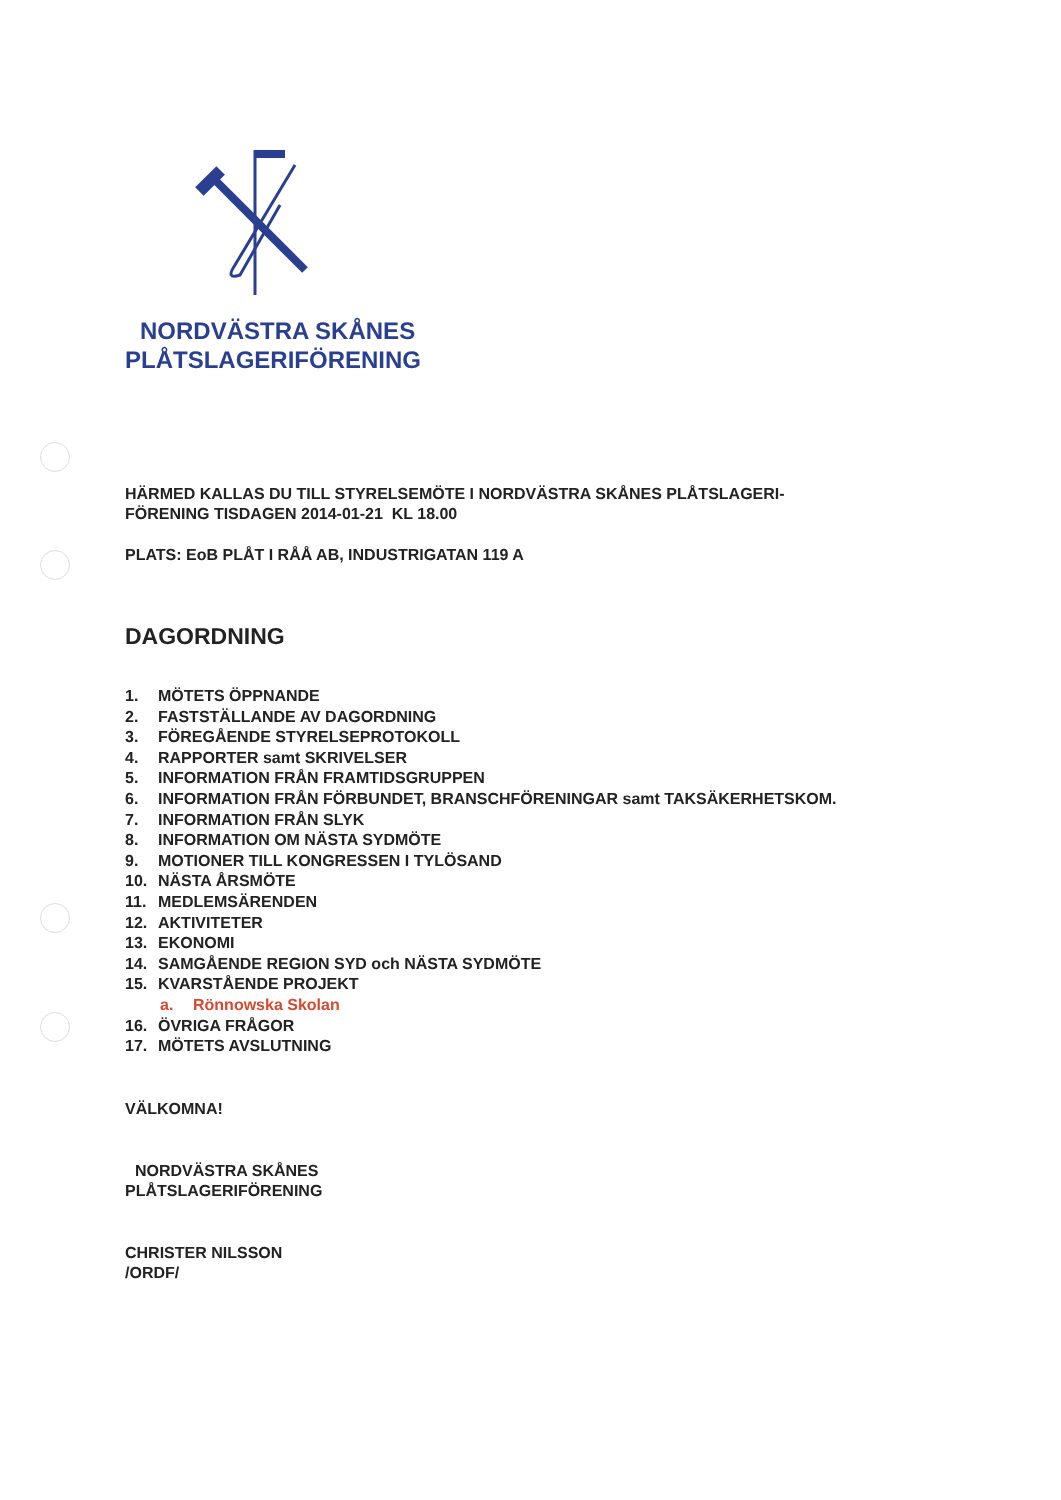NORDVÄSTRA SKÅNES
PLÅTSLAGERIFÖRENING
HÄRMED KALLAS DU TILL STYRELSEMÖTE I NORDVÄSTRA SKÅNES PLÅTSLAGERI-
FÖRENING TISDAGEN 2014-01-21 KL 18.00
PLATS: EoB PLÅT I RÅÅ AB, INDUSTRIGATAN 119 A
DAGORDNING
1. MÖTETS ÖPPNANDE
2. FASTSTÄLLANDE AV DAGORDNING
3. FÖREGÅENDE STYRELSEPROTOKOLL
4. RAPPORTER samt SKRIVELSER
5. INFORMATION FRÅN FRAMTIDSGRUPPEN
6. INFORMATION FRÅN FÖRBUNDET, BRANSCHFÖRENINGAR samt TAKSÄKERHETSKOM.
7. INFORMATION FRÅN SLYK
8. INFORMATION OM NÄSTA SYDMÖTE
9. MOTIONER TILL KONGRESSEN I TYLÖSAND
10. NÄSTA ÅRSMÖTE
11. MEDLEMSÄRENDEN
12. AKTIVITETER
13. EKONOMI
14. SAMGÅENDE REGION SYD och NÄSTA SYDMÖTE
15. KVARSTÅENDE PROJEKT
a. Rönnowska Skolan
16. ÖVRIGA FRÅGOR
17. MÖTETS AVSLUTNING
VÄLKOMNA!
NORDVÄSTRA SKÅNES
PLÅTSLAGERIFÖRENING
CHRISTER NILSSON
/ORDF/